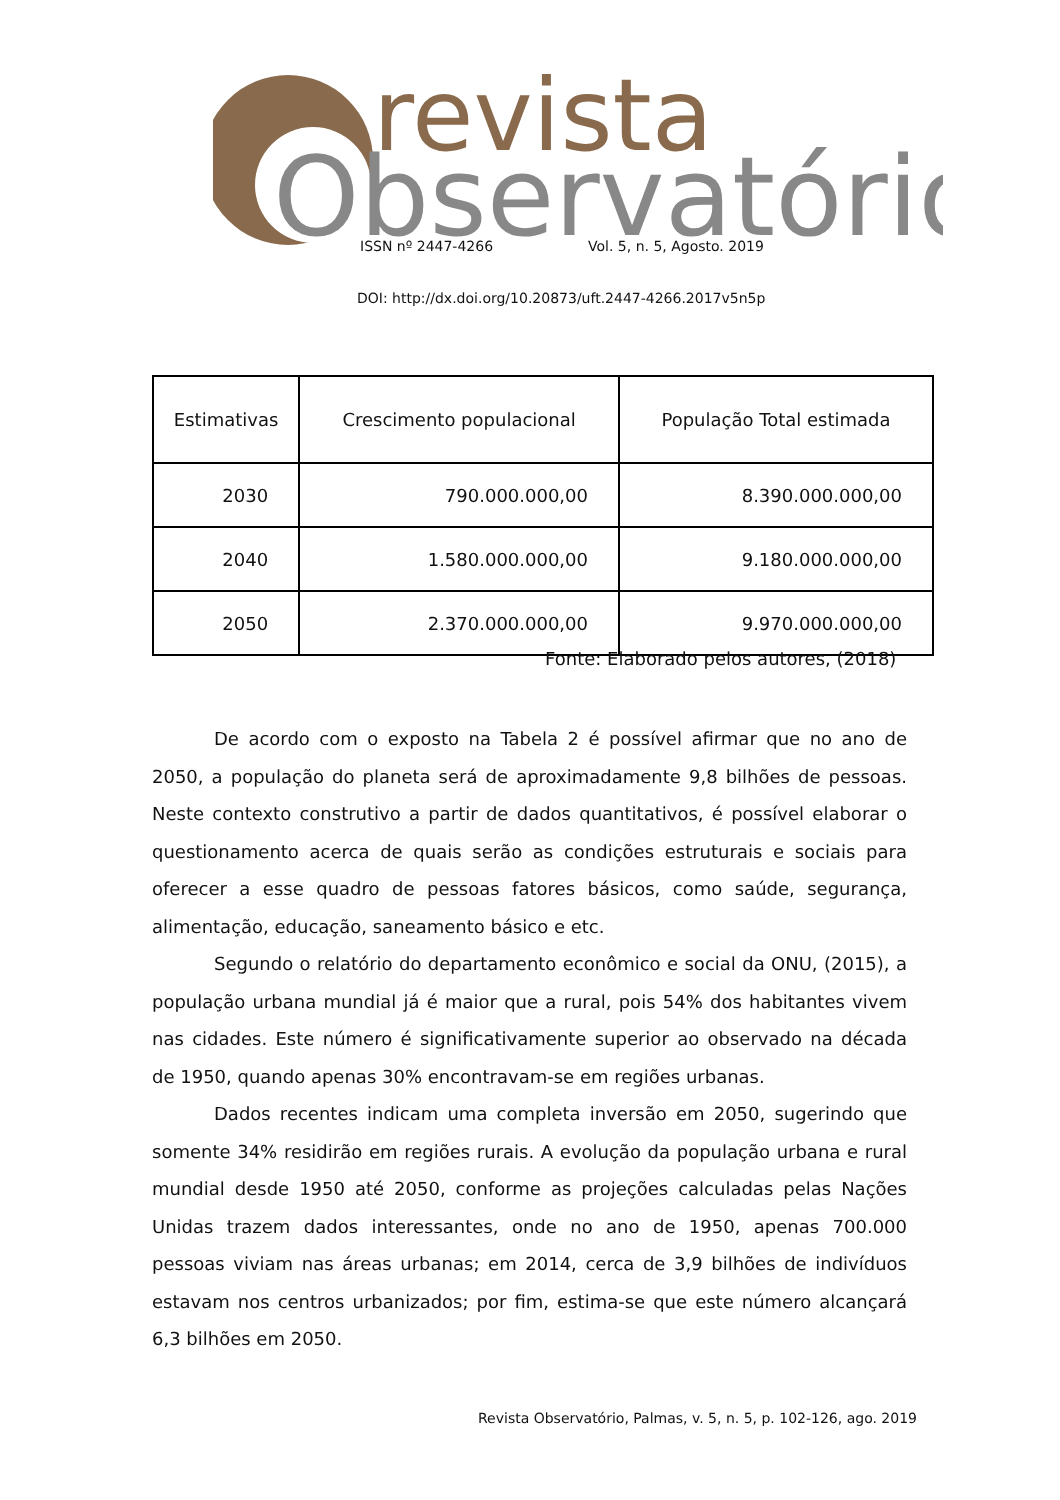revista
Observatório
ISSN nº 2447-4266 Vol. 5, n. 5, Agosto. 2019
DOI: http://dx.doi.org/10.20873/uft.2447-4266.2017v5n5p
| Estimativas | Crescimento populacional | População Total estimada |
| --- | --- | --- |
| 2030 | 790.000.000,00 | 8.390.000.000,00 |
| 2040 | 1.580.000.000,00 | 9.180.000.000,00 |
| 2050 | 2.370.000.000,00 | 9.970.000.000,00 |
Fonte: Elaborado pelos autores, (2018)
De acordo com o exposto na Tabela 2 é possível afirmar que no ano de 2050, a população do planeta será de aproximadamente 9,8 bilhões de pessoas. Neste contexto construtivo a partir de dados quantitativos, é possível elaborar o questionamento acerca de quais serão as condições estruturais e sociais para oferecer a esse quadro de pessoas fatores básicos, como saúde, segurança, alimentação, educação, saneamento básico e etc.
Segundo o relatório do departamento econômico e social da ONU, (2015), a população urbana mundial já é maior que a rural, pois 54% dos habitantes vivem nas cidades. Este número é significativamente superior ao observado na década de 1950, quando apenas 30% encontravam-se em regiões urbanas.
Dados recentes indicam uma completa inversão em 2050, sugerindo que somente 34% residirão em regiões rurais. A evolução da população urbana e rural mundial desde 1950 até 2050, conforme as projeções calculadas pelas Nações Unidas trazem dados interessantes, onde no ano de 1950, apenas 700.000 pessoas viviam nas áreas urbanas; em 2014, cerca de 3,9 bilhões de indivíduos estavam nos centros urbanizados; por fim, estima-se que este número alcançará 6,3 bilhões em 2050.
Revista Observatório, Palmas, v. 5, n. 5, p. 102-126, ago. 2019